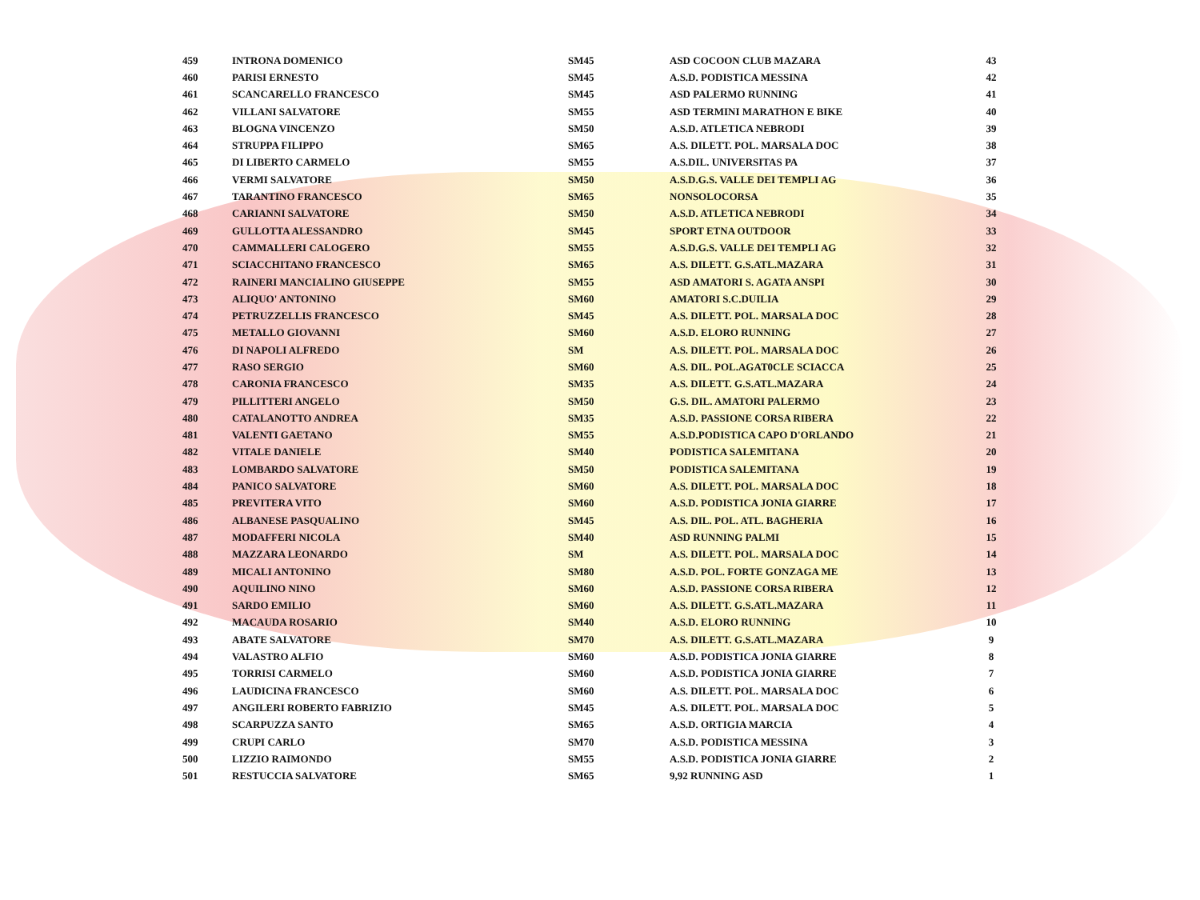| 459 | INTRONA DOMENICO | SM45 | ASD COCOON CLUB MAZARA | 43 |
| 460 | PARISI ERNESTO | SM45 | A.S.D. PODISTICA MESSINA | 42 |
| 461 | SCANCARELLO FRANCESCO | SM45 | ASD PALERMO RUNNING | 41 |
| 462 | VILLANI SALVATORE | SM55 | ASD TERMINI MARATHON E BIKE | 40 |
| 463 | BLOGNA VINCENZO | SM50 | A.S.D. ATLETICA NEBRODI | 39 |
| 464 | STRUPPA FILIPPO | SM65 | A.S. DILETT. POL. MARSALA DOC | 38 |
| 465 | DI LIBERTO CARMELO | SM55 | A.S.DIL. UNIVERSITAS PA | 37 |
| 466 | VERMI SALVATORE | SM50 | A.S.D.G.S. VALLE DEI TEMPLI AG | 36 |
| 467 | TARANTINO FRANCESCO | SM65 | NONSOLOCORSA | 35 |
| 468 | CARIANNI SALVATORE | SM50 | A.S.D. ATLETICA NEBRODI | 34 |
| 469 | GULLOTTA ALESSANDRO | SM45 | SPORT ETNA OUTDOOR | 33 |
| 470 | CAMMALLERI CALOGERO | SM55 | A.S.D.G.S. VALLE DEI TEMPLI AG | 32 |
| 471 | SCIACCHITANO FRANCESCO | SM65 | A.S. DILETT. G.S.ATL.MAZARA | 31 |
| 472 | RAINERI MANCIALINO GIUSEPPE | SM55 | ASD AMATORI S. AGATA ANSPI | 30 |
| 473 | ALIQUO' ANTONINO | SM60 | AMATORI S.C.DUILIA | 29 |
| 474 | PETRUZZELLIS FRANCESCO | SM45 | A.S. DILETT. POL. MARSALA DOC | 28 |
| 475 | METALLO GIOVANNI | SM60 | A.S.D. ELORO RUNNING | 27 |
| 476 | DI NAPOLI ALFREDO | SM | A.S. DILETT. POL. MARSALA DOC | 26 |
| 477 | RASO SERGIO | SM60 | A.S. DIL. POL.AGAT0CLE SCIACCA | 25 |
| 478 | CARONIA FRANCESCO | SM35 | A.S. DILETT. G.S.ATL.MAZARA | 24 |
| 479 | PILLITTERI ANGELO | SM50 | G.S. DIL. AMATORI PALERMO | 23 |
| 480 | CATALANOTTO ANDREA | SM35 | A.S.D. PASSIONE CORSA RIBERA | 22 |
| 481 | VALENTI GAETANO | SM55 | A.S.D.PODISTICA CAPO D'ORLANDO | 21 |
| 482 | VITALE DANIELE | SM40 | PODISTICA SALEMITANA | 20 |
| 483 | LOMBARDO SALVATORE | SM50 | PODISTICA SALEMITANA | 19 |
| 484 | PANICO SALVATORE | SM60 | A.S. DILETT. POL. MARSALA DOC | 18 |
| 485 | PREVITERA VITO | SM60 | A.S.D. PODISTICA JONIA GIARRE | 17 |
| 486 | ALBANESE PASQUALINO | SM45 | A.S. DIL. POL. ATL. BAGHERIA | 16 |
| 487 | MODAFFERI NICOLA | SM40 | ASD RUNNING PALMI | 15 |
| 488 | MAZZARA LEONARDO | SM | A.S. DILETT. POL. MARSALA DOC | 14 |
| 489 | MICALI ANTONINO | SM80 | A.S.D. POL. FORTE GONZAGA ME | 13 |
| 490 | AQUILINO NINO | SM60 | A.S.D. PASSIONE CORSA RIBERA | 12 |
| 491 | SARDO EMILIO | SM60 | A.S. DILETT. G.S.ATL.MAZARA | 11 |
| 492 | MACAUDA ROSARIO | SM40 | A.S.D. ELORO RUNNING | 10 |
| 493 | ABATE SALVATORE | SM70 | A.S. DILETT. G.S.ATL.MAZARA | 9 |
| 494 | VALASTRO ALFIO | SM60 | A.S.D. PODISTICA JONIA GIARRE | 8 |
| 495 | TORRISI CARMELO | SM60 | A.S.D. PODISTICA JONIA GIARRE | 7 |
| 496 | LAUDICINA FRANCESCO | SM60 | A.S. DILETT. POL. MARSALA DOC | 6 |
| 497 | ANGILERI ROBERTO FABRIZIO | SM45 | A.S. DILETT. POL. MARSALA DOC | 5 |
| 498 | SCARPUZZA SANTO | SM65 | A.S.D. ORTIGIA MARCIA | 4 |
| 499 | CRUPI CARLO | SM70 | A.S.D. PODISTICA MESSINA | 3 |
| 500 | LIZZIO RAIMONDO | SM55 | A.S.D. PODISTICA JONIA GIARRE | 2 |
| 501 | RESTUCCIA SALVATORE | SM65 | 9,92 RUNNING ASD | 1 |